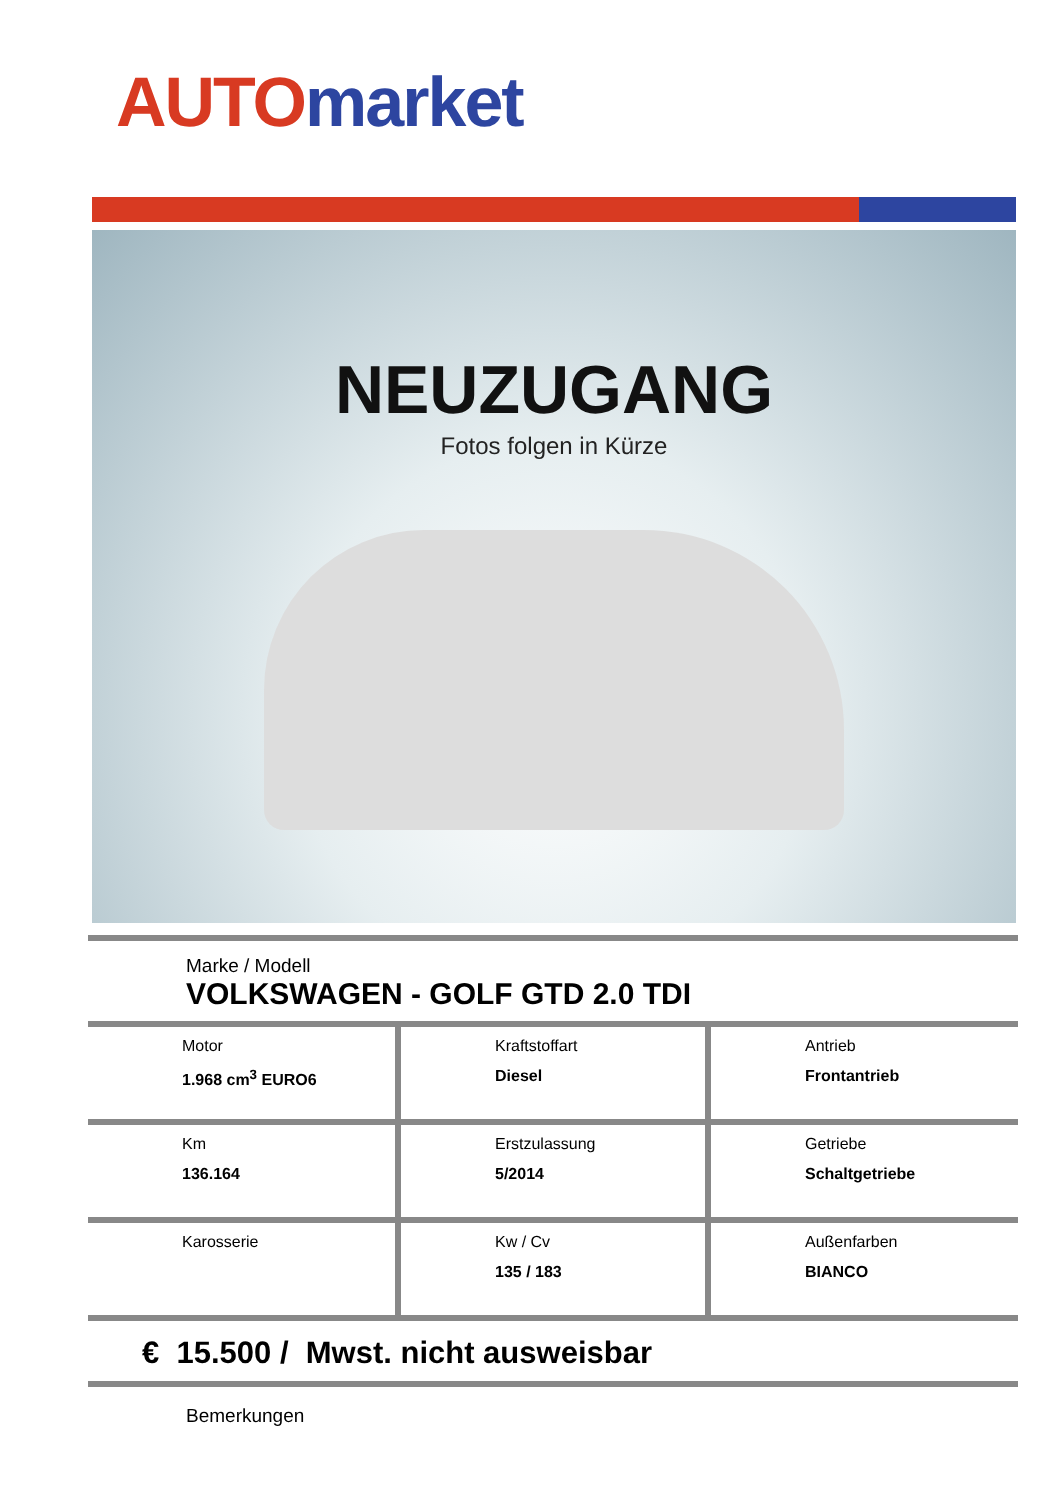AUTO market
NEUZUGANG
Fotos folgen in Kürze
Marke / Modell
VOLKSWAGEN - GOLF GTD 2.0 TDI
| Motor 1.968 cm<sup>3</sup> EURO6 | Kraftstoffart Diesel | Antrieb Frontantrieb |
| Km 136.164 | Erstzulassung 5/2014 | Getriebe Schaltgetriebe |
| Karosserie | Kw / Cv 135 / 183 | Außenfarben BIANCO |
€ 15.500 / Mwst. nicht ausweisbar
Bemerkungen